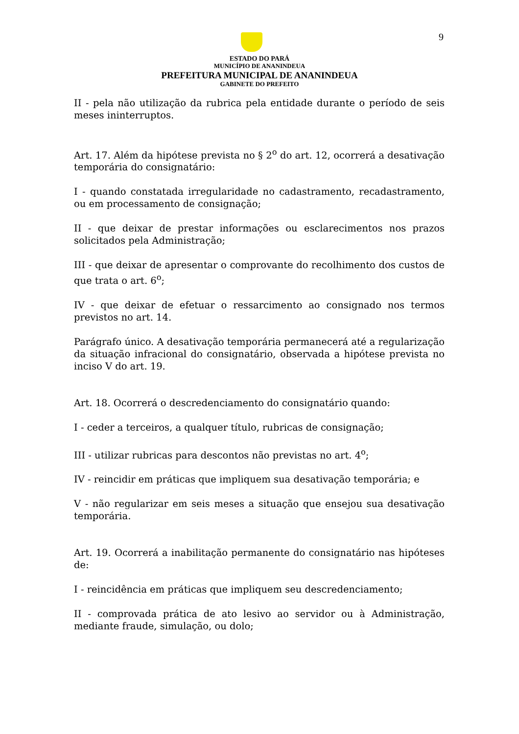9
ESTADO DO PARÁ
MUNICÍPIO DE ANANINDEUA
PREFEITURA MUNICIPAL DE ANANINDEUA
GABINETE DO PREFEITO
II - pela não utilização da rubrica pela entidade durante o período de seis meses ininterruptos.
Art. 17. Além da hipótese prevista no § 2<sup>o</sup> do art. 12, ocorrerá a desativação temporária do consignatário:
I - quando constatada irregularidade no cadastramento, recadastramento, ou em processamento de consignação;
II - que deixar de prestar informações ou esclarecimentos nos prazos solicitados pela Administração;
III - que deixar de apresentar o comprovante do recolhimento dos custos de que trata o art. 6<sup>o</sup>;
IV - que deixar de efetuar o ressarcimento ao consignado nos termos previstos no art. 14.
Parágrafo único. A desativação temporária permanecerá até a regularização da situação infracional do consignatário, observada a hipótese prevista no inciso V do art. 19.
Art. 18. Ocorrerá o descredenciamento do consignatário quando:
I - ceder a terceiros, a qualquer título, rubricas de consignação;
III - utilizar rubricas para descontos não previstas no art. 4<sup>o</sup>;
IV - reincidir em práticas que impliquem sua desativação temporária; e
V - não regularizar em seis meses a situação que ensejou sua desativação temporária.
Art. 19. Ocorrerá a inabilitação permanente do consignatário nas hipóteses de:
I - reincidência em práticas que impliquem seu descredenciamento;
II - comprovada prática de ato lesivo ao servidor ou à Administração, mediante fraude, simulação, ou dolo;